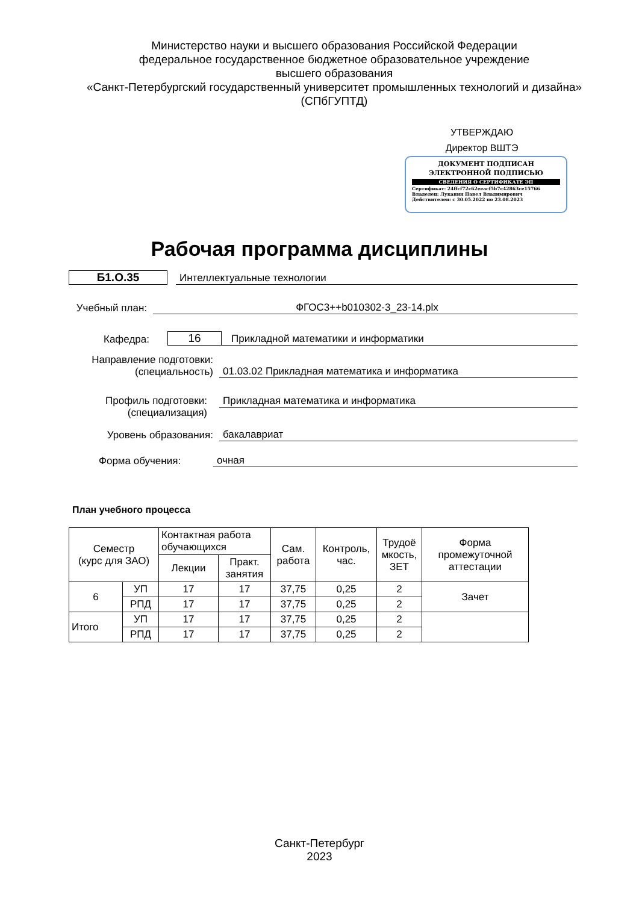Министерство науки и высшего образования Российской Федерации
федеральное государственное бюджетное образовательное учреждение
высшего образования
«Санкт-Петербургский государственный университет промышленных технологий и дизайна»
(СПбГУПТД)
УТВЕРЖДАЮ
Директор ВШТЭ
ДОКУМЕНТ ПОДПИСАН
ЭЛЕКТРОННОЙ ПОДПИСЬЮ
СВЕДЕНИЯ О СЕРТИФИКАТЕ ЭП
Сертификат: 24ffcf72c62eeacf5b7c42863ce15766
Владелец: Луканин Павел Владимирович
Действителен: с 30.05.2022 по 23.08.2023
Рабочая программа дисциплины
Б1.О.35
Интеллектуальные технологии
Учебный план:
ФГОС3++b010302-3_23-14.plx
Кафедра:
16
Прикладной математики и информатики
Направление подготовки:
(специальность)
01.03.02 Прикладная математика и информатика
Профиль подготовки:
(специализация)
Прикладная математика и информатика
Уровень образования:
бакалавриат
Форма обучения:
очная
План учебного процесса
| Семестр (курс для ЗАО) | | Контактная работа обучающихся | | Сам. работа | Контроль, час. | Трудоё мкость, ЗЕТ | Форма промежуточной аттестации |
| --- | --- | --- | --- | --- | --- | --- | --- |
| | | Лекции | Практ. занятия | | | | |
| 6 | УП | 17 | 17 | 37,75 | 0,25 | 2 | Зачет |
| | РПД | 17 | 17 | 37,75 | 0,25 | 2 | |
| Итого | УП | 17 | 17 | 37,75 | 0,25 | 2 | |
| | РПД | 17 | 17 | 37,75 | 0,25 | 2 | |
Санкт-Петербург
2023